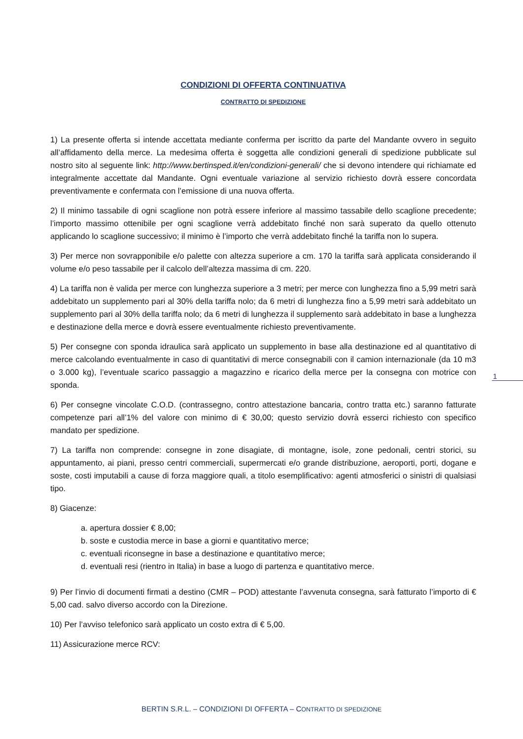CONDIZIONI DI OFFERTA CONTINUATIVA
CONTRATTO DI SPEDIZIONE
1) La presente offerta si intende accettata mediante conferma per iscritto da parte del Mandante ovvero in seguito all’affidamento della merce. La medesima offerta è soggetta alle condizioni generali di spedizione pubblicate sul nostro sito al seguente link: http://www.bertinsped.it/en/condizioni-generali/ che si devono intendere qui richiamate ed integralmente accettate dal Mandante. Ogni eventuale variazione al servizio richiesto dovrà essere concordata preventivamente e confermata con l’emissione di una nuova offerta.
2) Il minimo tassabile di ogni scaglione non potrà essere inferiore al massimo tassabile dello scaglione precedente; l’importo massimo ottenibile per ogni scaglione verrà addebitato finché non sarà superato da quello ottenuto applicando lo scaglione successivo; il minimo è l’importo che verrà addebitato finché la tariffa non lo supera.
3) Per merce non sovrapponibile e/o palette con altezza superiore a cm. 170 la tariffa sarà applicata considerando il volume e/o peso tassabile per il calcolo dell’altezza massima di cm. 220.
4) La tariffa non è valida per merce con lunghezza superiore a 3 metri; per merce con lunghezza fino a 5,99 metri sarà addebitato un supplemento pari al 30% della tariffa nolo; da 6 metri di lunghezza fino a 5,99 metri sarà addebitato un supplemento pari al 30% della tariffa nolo; da 6 metri di lunghezza il supplemento sarà addebitato in base a lunghezza e destinazione della merce e dovrà essere eventualmente richiesto preventivamente.
5) Per consegne con sponda idraulica sarà applicato un supplemento in base alla destinazione ed al quantitativo di merce calcolando eventualmente in caso di quantitativi di merce consegnabili con il camion internazionale (da 10 m3 o 3.000 kg), l’eventuale scarico passaggio a magazzino e ricarico della merce per la consegna con motrice con sponda.
6) Per consegne vincolate C.O.D. (contrassegno, contro attestazione bancaria, contro tratta etc.) saranno fatturate competenze pari all’1% del valore con minimo di € 30,00; questo servizio dovrà esserci richiesto con specifico mandato per spedizione.
7) La tariffa non comprende: consegne in zone disagiate, di montagne, isole, zone pedonali, centri storici, su appuntamento, ai piani, presso centri commerciali, supermercati e/o grande distribuzione, aeroporti, porti, dogane e soste, costi imputabili a cause di forza maggiore quali, a titolo esemplificativo: agenti atmosferici o sinistri di qualsiasi tipo.
8) Giacenze:
a. apertura dossier € 8,00;
b. soste e custodia merce in base a giorni e quantitativo merce;
c. eventuali riconsegne in base a destinazione e quantitativo merce;
d. eventuali resi (rientro in Italia) in base a luogo di partenza e quantitativo merce.
9) Per l’invio di documenti firmati a destino (CMR – POD) attestante l’avvenuta consegna, sarà fatturato l’importo di € 5,00 cad. salvo diverso accordo con la Direzione.
10) Per l’avviso telefonico sarà applicato un costo extra di € 5,00.
11) Assicurazione merce RCV:
1
BERTIN S.R.L. – CONDIZIONI DI OFFERTA – CONTRATTO DI SPEDIZIONE